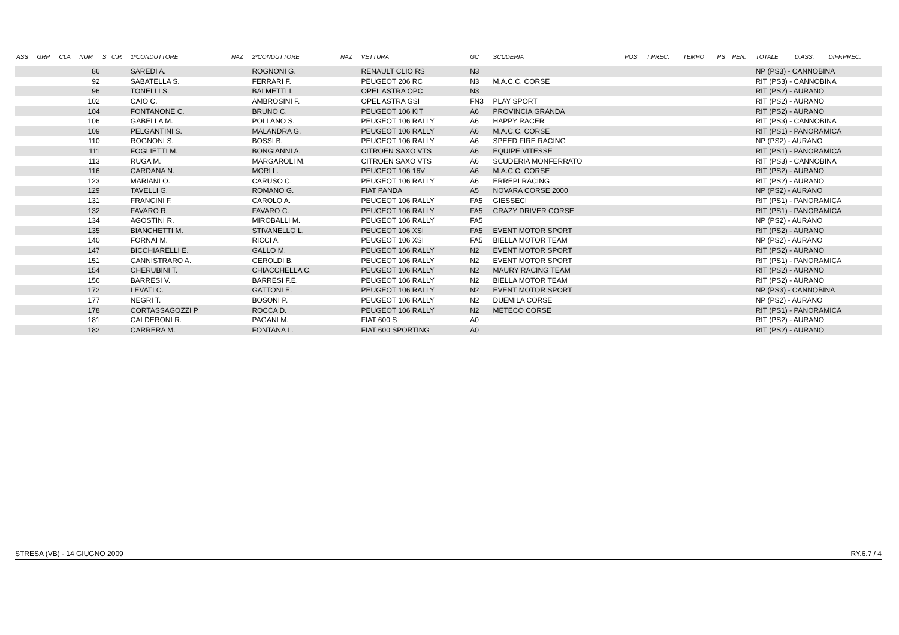| ASS | GRP | CLA | NUM | S | C.P. | 1ºCONDUTTORE | NAZ | 2ºCONDUTTORE | NAZ | VETTURA | GC | SCUDERIA | POS | T.PREC. | TEMPO | PS | PEN. | TOTALE | D.ASS. | DIFF.PREC. |
| --- | --- | --- | --- | --- | --- | --- | --- | --- | --- | --- | --- | --- | --- | --- | --- | --- | --- | --- | --- | --- |
| | | | 86 | | | SAREDI A. | | ROGNONI G. | | RENAULT CLIO RS | N3 | | | | | | | NP (PS3) - CANNOBINA | | |
| | | | 92 | | | SABATELLA S. | | FERRARI F. | | PEUGEOT 206 RC | N3 | M.A.C.C. CORSE | | | | | | RIT (PS3) - CANNOBINA | | |
| | | | 96 | | | TONELLI S. | | BALMETTI I. | | OPEL ASTRA OPC | N3 | | | | | | | RIT (PS2) - AURANO | | |
| | | | 102 | | | CAIO C. | | AMBROSINI F. | | OPEL ASTRA GSI | FN3 | PLAY SPORT | | | | | | RIT (PS2) - AURANO | | |
| | | | 104 | | | FONTANONE C. | | BRUNO C. | | PEUGEOT 106 KIT | A6 | PROVINCIA GRANDA | | | | | | RIT (PS2) - AURANO | | |
| | | | 106 | | | GABELLA M. | | POLLANO S. | | PEUGEOT 106 RALLY | A6 | HAPPY RACER | | | | | | RIT (PS3) - CANNOBINA | | |
| | | | 109 | | | PELGANTINI S. | | MALANDRA G. | | PEUGEOT 106 RALLY | A6 | M.A.C.C. CORSE | | | | | | RIT (PS1) - PANORAMICA | | |
| | | | 110 | | | ROGNONI S. | | BOSSI B. | | PEUGEOT 106 RALLY | A6 | SPEED FIRE RACING | | | | | | NP (PS2) - AURANO | | |
| | | | 111 | | | FOGLIETTI M. | | BONGIANNI A. | | CITROEN SAXO VTS | A6 | EQUIPE VITESSE | | | | | | RIT (PS1) - PANORAMICA | | |
| | | | 113 | | | RUGA M. | | MARGAROLI M. | | CITROEN SAXO VTS | A6 | SCUDERIA MONFERRATO | | | | | | RIT (PS3) - CANNOBINA | | |
| | | | 116 | | | CARDANA N. | | MORI L. | | PEUGEOT 106 16V | A6 | M.A.C.C. CORSE | | | | | | RIT (PS2) - AURANO | | |
| | | | 123 | | | MARIANI O. | | CARUSO C. | | PEUGEOT 106 RALLY | A6 | ERREPI RACING | | | | | | RIT (PS2) - AURANO | | |
| | | | 129 | | | TAVELLI G. | | ROMANO G. | | FIAT PANDA | A5 | NOVARA CORSE 2000 | | | | | | NP (PS2) - AURANO | | |
| | | | 131 | | | FRANCINI F. | | CAROLO A. | | PEUGEOT 106 RALLY | FA5 | GIESSECI | | | | | | RIT (PS1) - PANORAMICA | | |
| | | | 132 | | | FAVARO R. | | FAVARO C. | | PEUGEOT 106 RALLY | FA5 | CRAZY DRIVER CORSE | | | | | | RIT (PS1) - PANORAMICA | | |
| | | | 134 | | | AGOSTINI R. | | MIROBALLI M. | | PEUGEOT 106 RALLY | FA5 | | | | | | | NP (PS2) - AURANO | | |
| | | | 135 | | | BIANCHETTI M. | | STIVANELLO L. | | PEUGEOT 106 XSI | FA5 | EVENT MOTOR SPORT | | | | | | RIT (PS2) - AURANO | | |
| | | | 140 | | | FORNAI M. | | RICCI A. | | PEUGEOT 106 XSI | FA5 | BIELLA MOTOR TEAM | | | | | | NP (PS2) - AURANO | | |
| | | | 147 | | | BICCHIARELLI E. | | GALLO M. | | PEUGEOT 106 RALLY | N2 | EVENT MOTOR SPORT | | | | | | RIT (PS2) - AURANO | | |
| | | | 151 | | | CANNISTRARO A. | | GEROLDI B. | | PEUGEOT 106 RALLY | N2 | EVENT MOTOR SPORT | | | | | | RIT (PS1) - PANORAMICA | | |
| | | | 154 | | | CHERUBINI T. | | CHIACCHELLA C. | | PEUGEOT 106 RALLY | N2 | MAURY RACING TEAM | | | | | | RIT (PS2) - AURANO | | |
| | | | 156 | | | BARRESI V. | | BARRESI F.E. | | PEUGEOT 106 RALLY | N2 | BIELLA MOTOR TEAM | | | | | | RIT (PS2) - AURANO | | |
| | | | 172 | | | LEVATI C. | | GATTONI E. | | PEUGEOT 106 RALLY | N2 | EVENT MOTOR SPORT | | | | | | NP (PS3) - CANNOBINA | | |
| | | | 177 | | | NEGRI T. | | BOSONI P. | | PEUGEOT 106 RALLY | N2 | DUEMILA CORSE | | | | | | NP (PS2) - AURANO | | |
| | | | 178 | | | CORTASSAGOZZI P | | ROCCA D. | | PEUGEOT 106 RALLY | N2 | METECO CORSE | | | | | | RIT (PS1) - PANORAMICA | | |
| | | | 181 | | | CALDERONI R. | | PAGANI M. | | FIAT 600 S | A0 | | | | | | | RIT (PS2) - AURANO | | |
| | | | 182 | | | CARRERA M. | | FONTANA L. | | FIAT 600 SPORTING | A0 | | | | | | | RIT (PS2) - AURANO | | |
STRESA (VB) - 14 GIUGNO 2009 RY.6.7 / 4